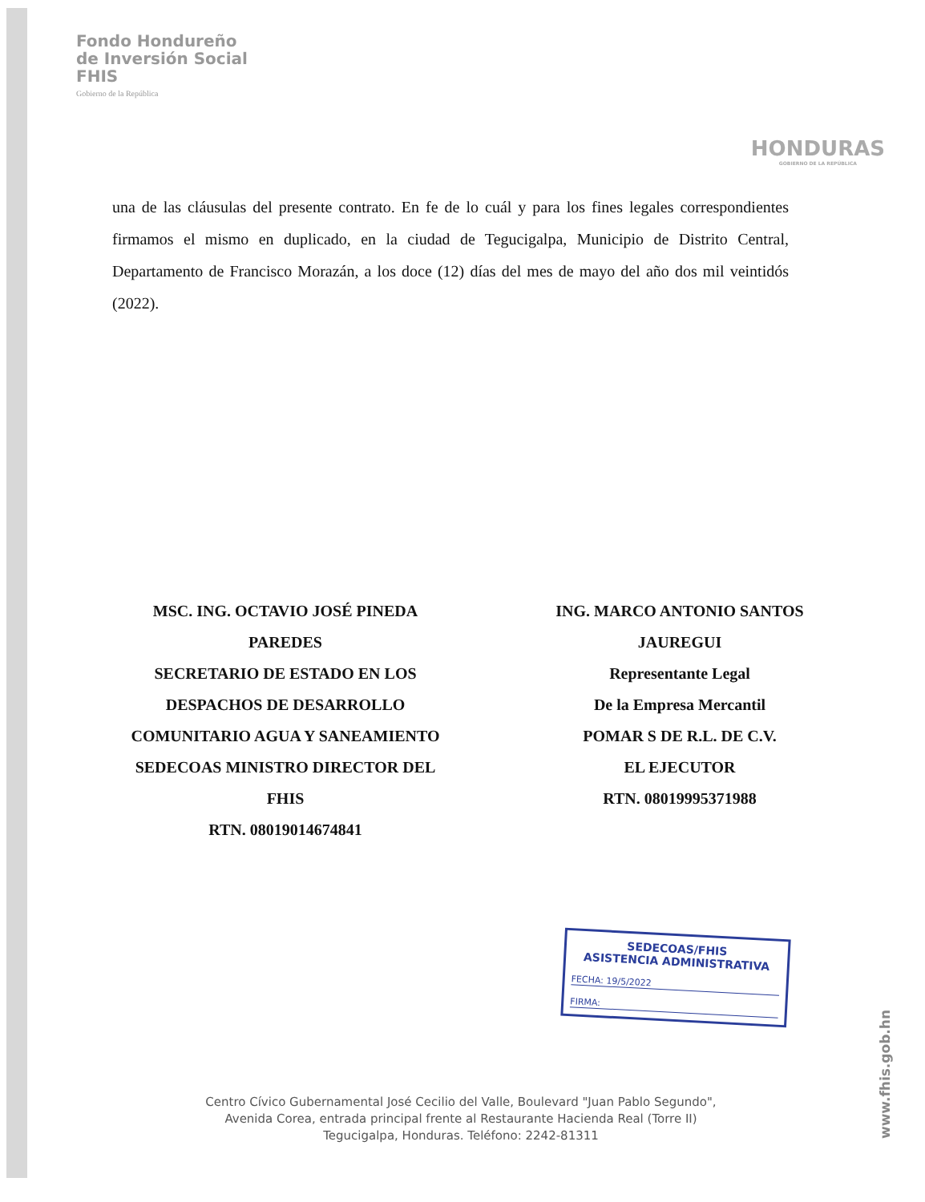Fondo Hondureño
de Inversión Social
FHIS
Gobierno de la República
HONDURAS
GOBIERNO DE LA REPÚBLICA
una de las cláusulas del presente contrato. En fe de lo cuál y para los fines legales correspondientes firmamos el mismo en duplicado, en la ciudad de Tegucigalpa, Municipio de Distrito Central, Departamento de Francisco Morazán, a los doce (12) días del mes de mayo del año dos mil veintidós (2022).
MSC. ING. OCTAVIO JOSÉ PINEDA
PAREDES
SECRETARIO DE ESTADO EN LOS
DESPACHOS DE DESARROLLO
COMUNITARIO AGUA Y SANEAMIENTO
SEDECOAS MINISTRO DIRECTOR DEL
FHIS
RTN. 08019014674841
ING. MARCO ANTONIO SANTOS
JAUREGUI
Representante Legal
De la Empresa Mercantil
POMAR S DE R.L. DE C.V.
EL EJECUTOR
RTN. 08019995371988
SEDECOAS/FHIS
ASISTENCIA ADMINISTRATIVA
FECHA: 19/5/2022
FIRMA:
Centro Cívico Gubernamental José Cecilio del Valle, Boulevard "Juan Pablo Segundo",
Avenida Corea, entrada principal frente al Restaurante Hacienda Real (Torre II)
Tegucigalpa, Honduras. Teléfono: 2242-81311
www.fhis.gob.hn